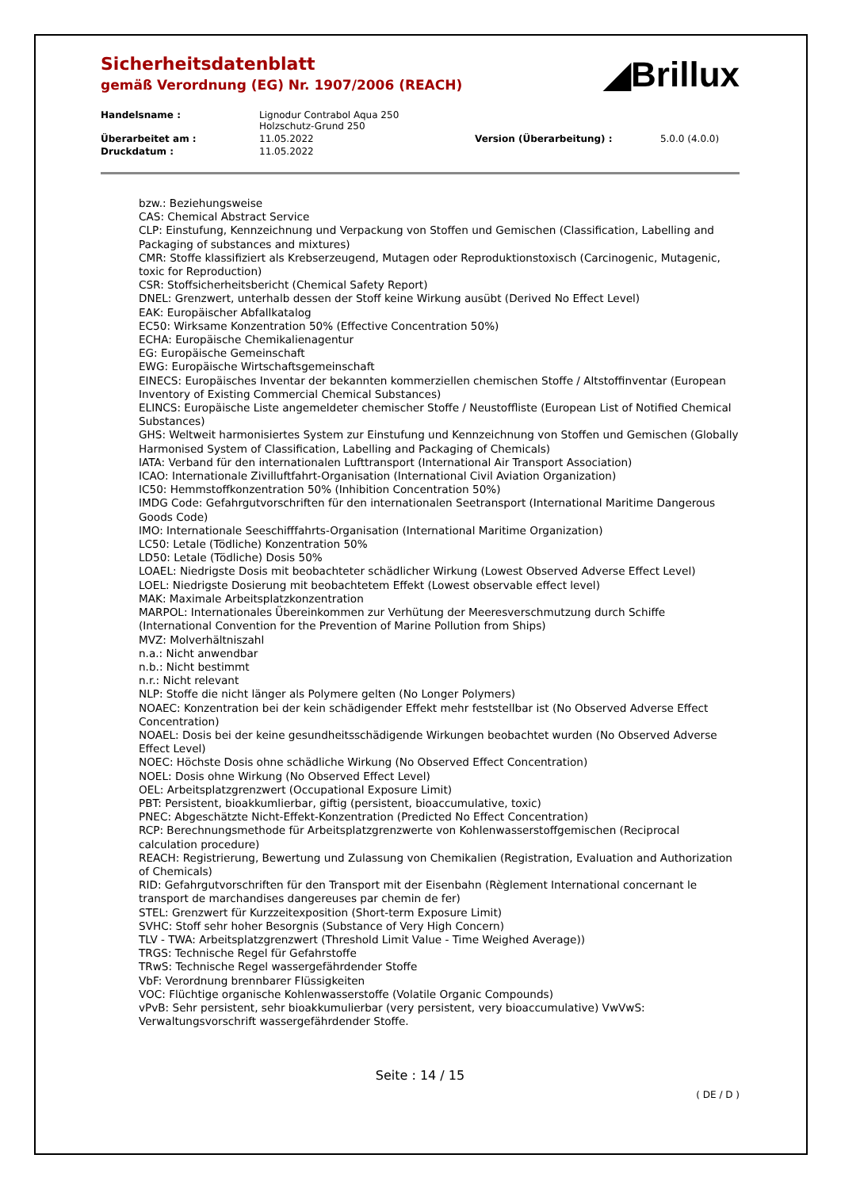Sicherheitsdatenblatt
gemäß Verordnung (EG) Nr. 1907/2006 (REACH)
◢Brillux
| Handelsname : | Lignodur Contrabol Aqua 250 Holzschutz-Grund 250 | | |
| Überarbeitet am : | 11.05.2022 | Version (Überarbeitung) : | 5.0.0 (4.0.0) |
| Druckdatum : | 11.05.2022 | | |
bzw.: Beziehungsweise
CAS: Chemical Abstract Service
CLP: Einstufung, Kennzeichnung und Verpackung von Stoffen und Gemischen (Classification, Labelling and Packaging of substances and mixtures)
CMR: Stoffe klassifiziert als Krebserzeugend, Mutagen oder Reproduktionstoxisch (Carcinogenic, Mutagenic, toxic for Reproduction)
CSR: Stoffsicherheitsbericht (Chemical Safety Report)
DNEL: Grenzwert, unterhalb dessen der Stoff keine Wirkung ausübt (Derived No Effect Level)
EAK: Europäischer Abfallkatalog
EC50: Wirksame Konzentration 50% (Effective Concentration 50%)
ECHA: Europäische Chemikalienagentur
EG: Europäische Gemeinschaft
EWG: Europäische Wirtschaftsgemeinschaft
EINECS: Europäisches Inventar der bekannten kommerziellen chemischen Stoffe / Altstoffinventar (European Inventory of Existing Commercial Chemical Substances)
ELINCS: Europäische Liste angemeldeter chemischer Stoffe / Neustoffliste (European List of Notified Chemical Substances)
GHS: Weltweit harmonisiertes System zur Einstufung und Kennzeichnung von Stoffen und Gemischen (Globally Harmonised System of Classification, Labelling and Packaging of Chemicals)
IATA: Verband für den internationalen Lufttransport (International Air Transport Association)
ICAO: Internationale Zivilluftfahrt-Organisation (International Civil Aviation Organization)
IC50: Hemmstoffkonzentration 50% (Inhibition Concentration 50%)
IMDG Code: Gefahrgutvorschriften für den internationalen Seetransport (International Maritime Dangerous Goods Code)
IMO: Internationale Seeschifffahrts-Organisation (International Maritime Organization)
LC50: Letale (Tödliche) Konzentration 50%
LD50: Letale (Tödliche) Dosis 50%
LOAEL: Niedrigste Dosis mit beobachteter schädlicher Wirkung (Lowest Observed Adverse Effect Level)
LOEL: Niedrigste Dosierung mit beobachtetem Effekt (Lowest observable effect level)
MAK: Maximale Arbeitsplatzkonzentration
MARPOL: Internationales Übereinkommen zur Verhütung der Meeresverschmutzung durch Schiffe (International Convention for the Prevention of Marine Pollution from Ships)
MVZ: Molverhältniszahl
n.a.: Nicht anwendbar
n.b.: Nicht bestimmt
n.r.: Nicht relevant
NLP: Stoffe die nicht länger als Polymere gelten (No Longer Polymers)
NOAEC: Konzentration bei der kein schädigender Effekt mehr feststellbar ist (No Observed Adverse Effect Concentration)
NOAEL: Dosis bei der keine gesundheitsschädigende Wirkungen beobachtet wurden (No Observed Adverse Effect Level)
NOEC: Höchste Dosis ohne schädliche Wirkung (No Observed Effect Concentration)
NOEL: Dosis ohne Wirkung (No Observed Effect Level)
OEL: Arbeitsplatzgrenzwert (Occupational Exposure Limit)
PBT: Persistent, bioakkumlierbar, giftig (persistent, bioaccumulative, toxic)
PNEC: Abgeschätzte Nicht-Effekt-Konzentration (Predicted No Effect Concentration)
RCP: Berechnungsmethode für Arbeitsplatzgrenzwerte von Kohlenwasserstoffgemischen (Reciprocal calculation procedure)
REACH: Registrierung, Bewertung und Zulassung von Chemikalien (Registration, Evaluation and Authorization of Chemicals)
RID: Gefahrgutvorschriften für den Transport mit der Eisenbahn (Règlement International concernant le transport de marchandises dangereuses par chemin de fer)
STEL: Grenzwert für Kurzzeitexposition (Short-term Exposure Limit)
SVHC: Stoff sehr hoher Besorgnis (Substance of Very High Concern)
TLV - TWA: Arbeitsplatzgrenzwert (Threshold Limit Value - Time Weighed Average))
TRGS: Technische Regel für Gefahrstoffe
TRwS: Technische Regel wassergefährdender Stoffe
VbF: Verordnung brennbarer Flüssigkeiten
VOC: Flüchtige organische Kohlenwasserstoffe (Volatile Organic Compounds)
vPvB: Sehr persistent, sehr bioakkumulierbar (very persistent, very bioaccumulative) VwVwS: Verwaltungsvorschrift wassergefährdender Stoffe.
Seite : 14 / 15
( DE / D )